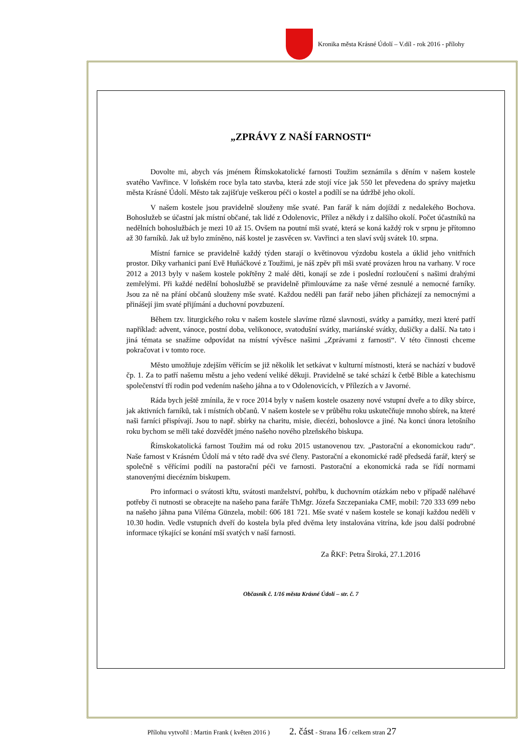Kronika města Krásné Údolí – V.díl - rok 2016 - přílohy
„ZPRÁVY Z NAŠÍ FARNOSTI“
Dovolte mi, abych vás jménem Římskokatolické farnosti Toužim seznámila s děním v našem kostele svatého Vavřince. V loňském roce byla tato stavba, která zde stojí více jak 550 let převedena do správy majetku města Krásné Údolí. Město tak zajišťuje veškerou péči o kostel a podílí se na údržbě jeho okolí.
V našem kostele jsou pravidelně slouženy mše svaté. Pan farář k nám dojíždí z nedalekého Bochova. Bohoslužeb se účastní jak místní občané, tak lidé z Odolenovic, Přílez a někdy i z dalšího okolí. Počet účastníků na nedělních bohoslužbách je mezi 10 až 15. Ovšem na poutní mši svaté, která se koná každý rok v srpnu je přítomno až 30 farníků. Jak už bylo zmíněno, náš kostel je zasvěcen sv. Vavřinci a ten slaví svůj svátek 10. srpna.
Místní farnice se pravidelně každý týden starají o květinovou výzdobu kostela a úklid jeho vnitřních prostor. Díky varhanici paní Evě Huňáčkové z Toužimi, je náš zpěv při mši svaté provázen hrou na varhany. V roce 2012 a 2013 byly v našem kostele pokřtěny 2 malé děti, konají se zde i poslední rozloučení s našimi drahými zemřelými. Při každé nedělní bohoslužbě se pravidelně přimlouváme za naše věrné zesnulé a nemocné farníky. Jsou za ně na přání občanů slouženy mše svaté. Každou neděli pan farář nebo jáhen přicházejí za nemocnými a přinášejí jim svaté přijímání a duchovní povzbuzení.
Během tzv. liturgického roku v našem kostele slavíme různé slavnosti, svátky a památky, mezi které patří například: advent, vánoce, postní doba, velikonoce, svatodušní svátky, mariánské svátky, dušičky a další. Na tato i jiná témata se snažíme odpovídat na místní vývěsce našimi „Zprávami z farnosti“. V této činnosti chceme pokračovat i v tomto roce.
Město umožňuje zdejším věřícím se již několik let setkávat v kulturní místnosti, která se nachází v budově čp. 1. Za to patří našemu městu a jeho vedení veliké děkuji. Pravidelně se také schází k četbě Bible a katechismu společenství tří rodin pod vedením našeho jáhna a to v Odolenovicích, v Přílezích a v Javorné.
Ráda bych ještě zmínila, že v roce 2014 byly v našem kostele osazeny nové vstupní dveře a to díky sbírce, jak aktivních farníků, tak i místních občanů. V našem kostele se v průběhu roku uskutečňuje mnoho sbírek, na které naši farníci přispívají. Jsou to např. sbírky na charitu, misie, diecézi, bohoslovce a jiné. Na konci února letošního roku bychom se měli také dozvědět jméno našeho nového plzeňského biskupa.
Římskokatolická farnost Toužim má od roku 2015 ustanovenou tzv. „Pastorační a ekonomickou radu“. Naše farnost v Krásném Údolí má v této radě dva své členy. Pastorační a ekonomické radě předsedá farář, který se společně s věřícími podílí na pastorační péči ve farnosti. Pastorační a ekonomická rada se řídí normami stanovenými diecézním biskupem.
Pro informaci o svátosti křtu, svátosti manželství, pohřbu, k duchovním otázkám nebo v případě naléhavé potřeby či nutnosti se obracejte na našeho pana faráře ThMgr. Józefa Szczepaniaka CMF, mobil: 720 333 699 nebo na našeho jáhna pana Viléma Günzela, mobil: 606 181 721. Mše svaté v našem kostele se konají každou neděli v 10.30 hodin. Vedle vstupních dveří do kostela byla před dvěma lety instalována vitrína, kde jsou další podrobné informace týkající se konání mší svatých v naší farnosti.
Za ŘKF: Petra Široká, 27.1.2016
Občasník č. 1/16 města Krásné Údolí – str. č. 7
Přílohu vytvořil : Martin Frank ( květen 2016 ) 2. část - Strana 16 / celkem stran 27